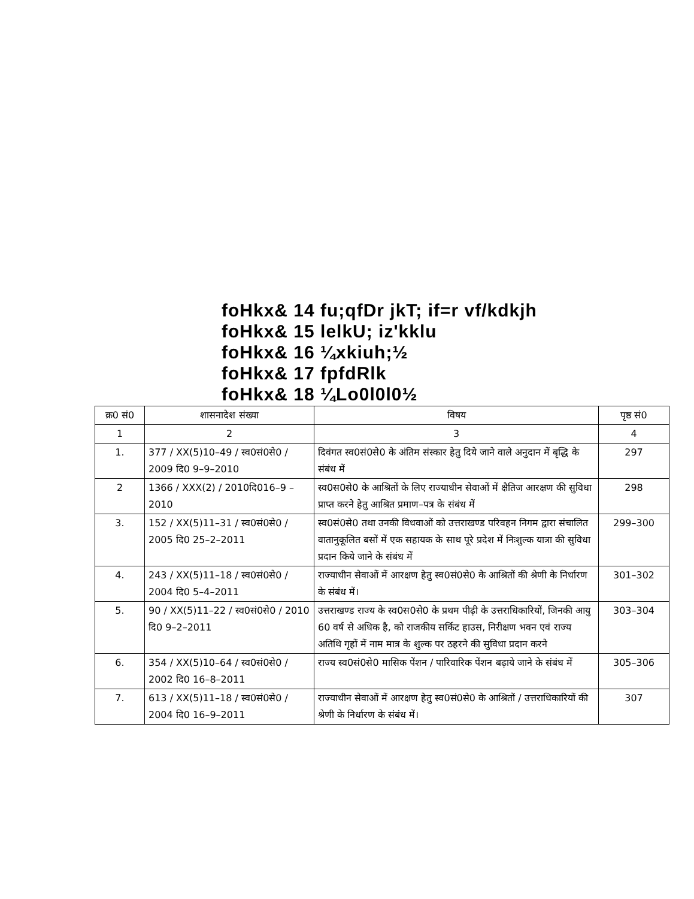foHkx& 14 fu;qfDr jkT; if=r vf/kdkjh
foHkx& 15 lelkU; iz'kklu
foHkx& 16 ¼xkiuh;½
foHkx& 17 fpfdRlk
foHkx& 18 ¼Lo0l0l0½
| क्र0 सं0 | शासनादेश संख्या | विषय | पृष्ठ सं0 |
| --- | --- | --- | --- |
| 1 | 2 | 3 | 4 |
| 1. | 377 / XX(5)10–49 / स्व0सं0से0 / 2009 दि0 9–9–2010 | दिवंगत स्व0सं0से0 के अंतिम संस्कार हेतु दिये जाने वाले अनुदान में बृद्धि के संबंध में | 297 |
| 2 | 1366 / XXX(2) / 2010दि016–9 –2010 | स्व0स0से0 के आश्रितों के लिए राज्याधीन सेवाओं में क्षैतिज आरक्षण की सुविधा प्राप्त करने हेतु आश्रित प्रमाण–पत्र के संबंध में | 298 |
| 3. | 152 / XX(5)11–31 / स्व0सं0से0 / 2005 दि0 25–2–2011 | स्व0सं0से0 तथा उनकी विधवाओं को उत्तराखण्ड परिवहन निगम द्वारा संचालित वातानुकूलित बसों में एक सहायक के साथ पूरे प्रदेश में निःशुल्क यात्रा की सुविधा प्रदान किये जाने के संबंध में | 299–300 |
| 4. | 243 / XX(5)11–18 / स्व0सं0से0 / 2004 दि0 5–4–2011 | राज्याधीन सेवाओं में आरक्षण हेतु स्व0सं0से0 के आश्रितों की श्रेणी के निर्धारण के संबंध में। | 301–302 |
| 5. | 90 / XX(5)11–22 / स्व0सं0से0 / 2010 दि0 9–2–2011 | उत्तराखण्ड राज्य के स्व0स0से0 के प्रथम पीढ़ी के उत्तराधिकारियों, जिनकी आयु 60 वर्ष से अधिक है, को राजकीय सर्किट हाउस, निरीक्षण भवन एवं राज्य अतिथि गृहों में नाम मात्र के शुल्क पर ठहरने की सुविधा प्रदान करने | 303–304 |
| 6. | 354 / XX(5)10–64 / स्व0सं0से0 / 2002 दि0 16–8–2011 | राज्य स्व0सं0से0 मासिक पेंशन / पारिवारिक पेंशन बढ़ाये जाने के संबंध में | 305–306 |
| 7. | 613 / XX(5)11–18 / स्व0सं0से0 / 2004 दि0 16–9–2011 | राज्याधीन सेवाओं में आरक्षण हेतु स्व0सं0से0 के आश्रितों / उत्तराधिकारियों की श्रेणी के निर्धारण के संबंध में। | 307 |